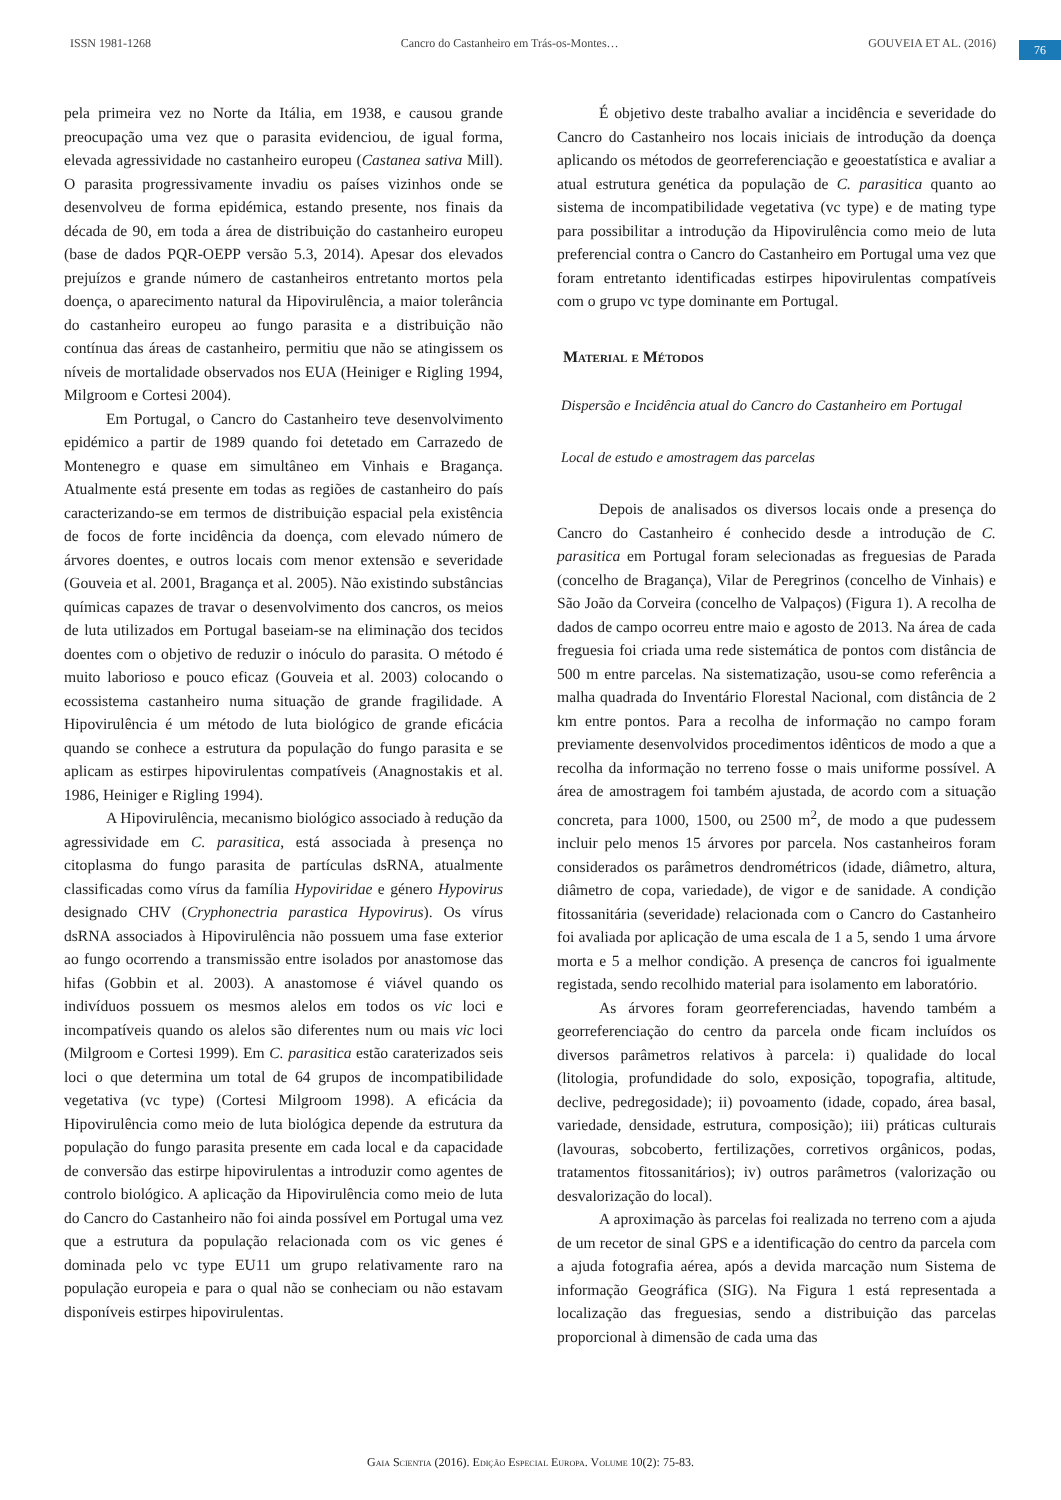ISSN 1981-1268 Cancro do Castanheiro em Trás-os-Montes… GOUVEIA ET AL. (2016)
76
pela primeira vez no Norte da Itália, em 1938, e causou grande preocupação uma vez que o parasita evidenciou, de igual forma, elevada agressividade no castanheiro europeu (Castanea sativa Mill). O parasita progressivamente invadiu os países vizinhos onde se desenvolveu de forma epidémica, estando presente, nos finais da década de 90, em toda a área de distribuição do castanheiro europeu (base de dados PQR-OEPP versão 5.3, 2014). Apesar dos elevados prejuízos e grande número de castanheiros entretanto mortos pela doença, o aparecimento natural da Hipovirulência, a maior tolerância do castanheiro europeu ao fungo parasita e a distribuição não contínua das áreas de castanheiro, permitiu que não se atingissem os níveis de mortalidade observados nos EUA (Heiniger e Rigling 1994, Milgroom e Cortesi 2004).
Em Portugal, o Cancro do Castanheiro teve desenvolvimento epidémico a partir de 1989 quando foi detetado em Carrazedo de Montenegro e quase em simultâneo em Vinhais e Bragança. Atualmente está presente em todas as regiões de castanheiro do país caracterizando-se em termos de distribuição espacial pela existência de focos de forte incidência da doença, com elevado número de árvores doentes, e outros locais com menor extensão e severidade (Gouveia et al. 2001, Bragança et al. 2005). Não existindo substâncias químicas capazes de travar o desenvolvimento dos cancros, os meios de luta utilizados em Portugal baseiam-se na eliminação dos tecidos doentes com o objetivo de reduzir o inóculo do parasita. O método é muito laborioso e pouco eficaz (Gouveia et al. 2003) colocando o ecossistema castanheiro numa situação de grande fragilidade. A Hipovirulência é um método de luta biológico de grande eficácia quando se conhece a estrutura da população do fungo parasita e se aplicam as estirpes hipovirulentas compatíveis (Anagnostakis et al. 1986, Heiniger e Rigling 1994).
A Hipovirulência, mecanismo biológico associado à redução da agressividade em C. parasitica, está associada à presença no citoplasma do fungo parasita de partículas dsRNA, atualmente classificadas como vírus da família Hypoviridae e género Hypovirus designado CHV (Cryphonectria parastica Hypovirus). Os vírus dsRNA associados à Hipovirulência não possuem uma fase exterior ao fungo ocorrendo a transmissão entre isolados por anastomose das hifas (Gobbin et al. 2003). A anastomose é viável quando os indivíduos possuem os mesmos alelos em todos os vic loci e incompatíveis quando os alelos são diferentes num ou mais vic loci (Milgroom e Cortesi 1999). Em C. parasitica estão caraterizados seis loci o que determina um total de 64 grupos de incompatibilidade vegetativa (vc type) (Cortesi Milgroom 1998). A eficácia da Hipovirulência como meio de luta biológica depende da estrutura da população do fungo parasita presente em cada local e da capacidade de conversão das estirpe hipovirulentas a introduzir como agentes de controlo biológico. A aplicação da Hipovirulência como meio de luta do Cancro do Castanheiro não foi ainda possível em Portugal uma vez que a estrutura da população relacionada com os vic genes é dominada pelo vc type EU11 um grupo relativamente raro na população europeia e para o qual não se conheciam ou não estavam disponíveis estirpes hipovirulentas.
É objetivo deste trabalho avaliar a incidência e severidade do Cancro do Castanheiro nos locais iniciais de introdução da doença aplicando os métodos de georreferenciação e geoestatística e avaliar a atual estrutura genética da população de C. parasitica quanto ao sistema de incompatibilidade vegetativa (vc type) e de mating type para possibilitar a introdução da Hipovirulência como meio de luta preferencial contra o Cancro do Castanheiro em Portugal uma vez que foram entretanto identificadas estirpes hipovirulentas compatíveis com o grupo vc type dominante em Portugal.
Material e Métodos
Dispersão e Incidência atual do Cancro do Castanheiro em Portugal
Local de estudo e amostragem das parcelas
Depois de analisados os diversos locais onde a presença do Cancro do Castanheiro é conhecido desde a introdução de C. parasitica em Portugal foram selecionadas as freguesias de Parada (concelho de Bragança), Vilar de Peregrinos (concelho de Vinhais) e São João da Corveira (concelho de Valpaços) (Figura 1). A recolha de dados de campo ocorreu entre maio e agosto de 2013. Na área de cada freguesia foi criada uma rede sistemática de pontos com distância de 500 m entre parcelas. Na sistematização, usou-se como referência a malha quadrada do Inventário Florestal Nacional, com distância de 2 km entre pontos. Para a recolha de informação no campo foram previamente desenvolvidos procedimentos idênticos de modo a que a recolha da informação no terreno fosse o mais uniforme possível. A área de amostragem foi também ajustada, de acordo com a situação concreta, para 1000, 1500, ou 2500 m<sup>2</sup>, de modo a que pudessem incluir pelo menos 15 árvores por parcela. Nos castanheiros foram considerados os parâmetros dendrométricos (idade, diâmetro, altura, diâmetro de copa, variedade), de vigor e de sanidade. A condição fitossanitária (severidade) relacionada com o Cancro do Castanheiro foi avaliada por aplicação de uma escala de 1 a 5, sendo 1 uma árvore morta e 5 a melhor condição. A presença de cancros foi igualmente registada, sendo recolhido material para isolamento em laboratório.
As árvores foram georreferenciadas, havendo também a georreferenciação do centro da parcela onde ficam incluídos os diversos parâmetros relativos à parcela: i) qualidade do local (litologia, profundidade do solo, exposição, topografia, altitude, declive, pedregosidade); ii) povoamento (idade, copado, área basal, variedade, densidade, estrutura, composição); iii) práticas culturais (lavouras, sobcoberto, fertilizações, corretivos orgânicos, podas, tratamentos fitossanitários); iv) outros parâmetros (valorização ou desvalorização do local).
A aproximação às parcelas foi realizada no terreno com a ajuda de um recetor de sinal GPS e a identificação do centro da parcela com a ajuda fotografia aérea, após a devida marcação num Sistema de informação Geográfica (SIG). Na Figura 1 está representada a localização das freguesias, sendo a distribuição das parcelas proporcional à dimensão de cada uma das
Gaia Scientia (2016). Edição Especial Europa. Volume 10(2): 75-83.